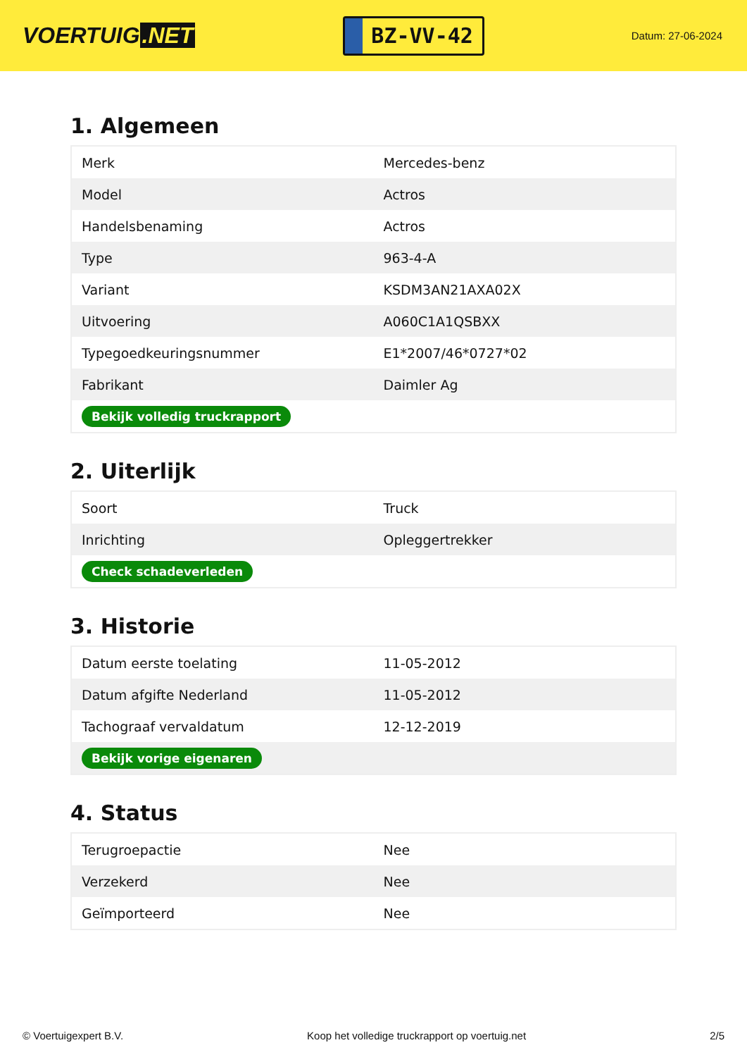VOERTUIG.NET
BZ-VV-42
Datum: 27-06-2024
1. Algemeen
| Merk | Mercedes-benz |
| Model | Actros |
| Handelsbenaming | Actros |
| Type | 963-4-A |
| Variant | KSDM3AN21AXA02X |
| Uitvoering | A060C1A1QSBXX |
| Typegoedkeuringsnummer | E1*2007/46*0727*02 |
| Fabrikant | Daimler Ag |
| Bekijk volledig truckrapport | |
2. Uiterlijk
| Soort | Truck |
| Inrichting | Opleggertrekker |
| Check schadeverleden | |
3. Historie
| Datum eerste toelating | 11-05-2012 |
| Datum afgifte Nederland | 11-05-2012 |
| Tachograaf vervaldatum | 12-12-2019 |
| Bekijk vorige eigenaren | |
4. Status
| Terugroepactie | Nee |
| Verzekerd | Nee |
| Geïmporteerd | Nee |
© Voertuigexpert B.V. Koop het volledige truckrapport op voertuig.net 2/5